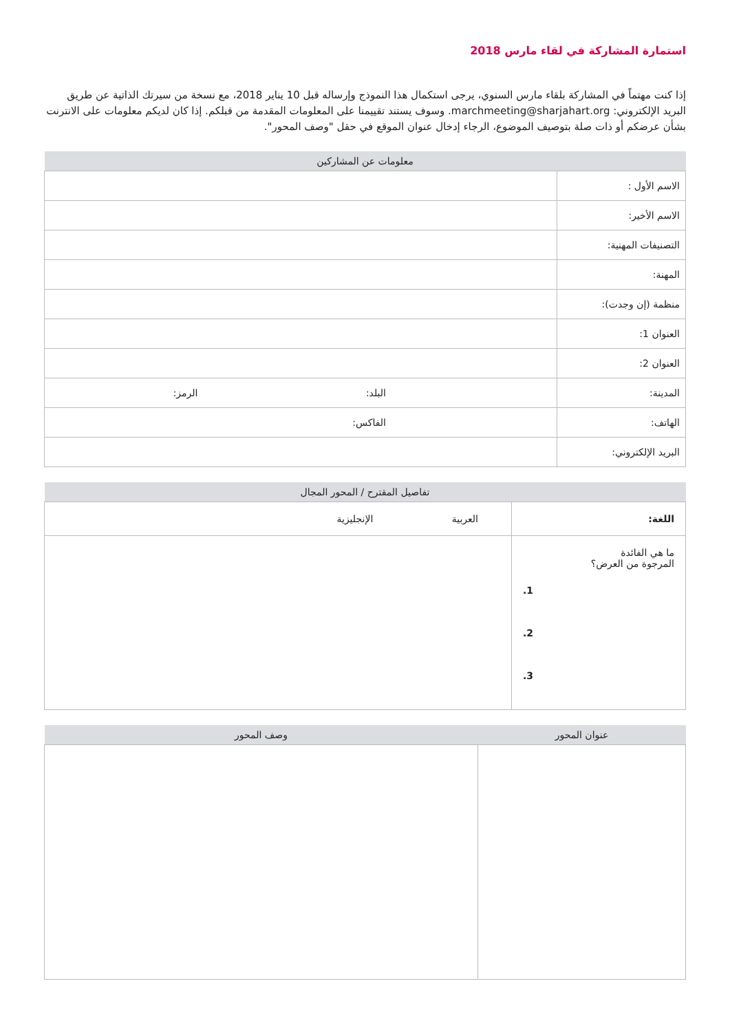استمارة المشاركة في لقاء مارس 2018
إذا كنت مهتماً في المشاركة بلقاء مارس السنوي، يرجى استكمال هذا النموذج وإرساله قبل 10 يناير 2018، مع نسخة من سيرتك الذاتية عن طريق البريد الإلكتروني: marchmeeting@sharjahart.org. وسوف يستند تقييمنا على المعلومات المقدمة من قبلكم. إذا كان لديكم معلومات على الانترنت بشأن عرضكم أو ذات صلة بتوصيف الموضوع، الرجاء إدخال عنوان الموقع في حقل "وصف المحور".
| معلومات عن المشاركين | |
| --- | --- |
| الاسم الأول : | |
| الاسم الأخير: | |
| التصنيفات المهنية: | |
| المهنة: | |
| منظمة (إن وجدت): | |
| العنوان 1: | |
| العنوان 2: | |
| المدينة: | البلد: الرمز: |
| الهاتف: | الفاكس: |
| البريد الإلكتروني: | |
| تفاصيل المقترح / المحور المجال | |
| --- | --- |
| اللغة: | العربية الإنجليزية |
| ما هي الفائدة المرجوة من العرض؟ 1. 2. 3. | |
| عنوان المحور | وصف المحور |
| --- | --- |